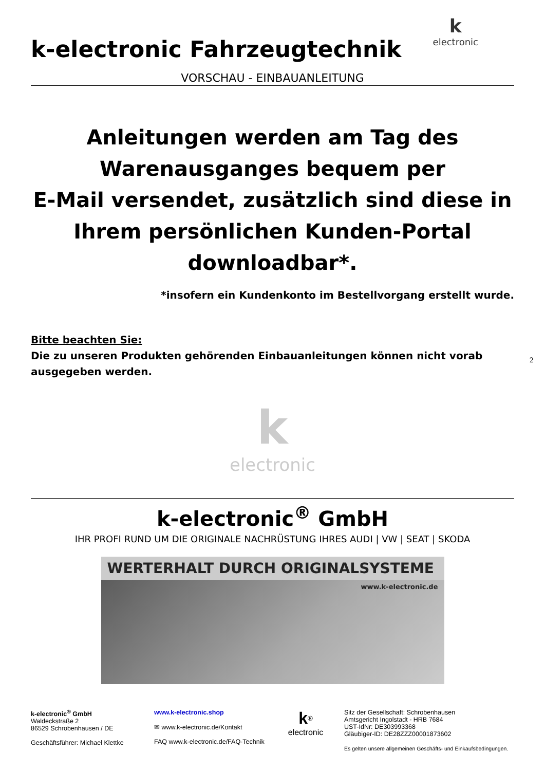k
electronic
k-electronic Fahrzeugtechnik
VORSCHAU - EINBAUANLEITUNG
Anleitungen werden am Tag des
Warenausganges bequem per
E-Mail versendet, zusätzlich sind diese in
Ihrem persönlichen Kunden-Portal
downloadbar*.
*insofern ein Kundenkonto im Bestellvorgang erstellt wurde.
Bitte beachten Sie:
Die zu unseren Produkten gehörenden Einbauanleitungen können nicht vorab ausgegeben werden.
k
electronic
k-electronic<sup>®</sup> GmbH
IHR PROFI RUND UM DIE ORIGINALE NACHRÜSTUNG IHRES AUDI | VW | SEAT | SKODA
WERTERHALT DURCH ORIGINALSYSTEME
www.k-electronic.de
k-electronic<sup>®</sup> GmbH
Waldeckstraße 2
86529 Schrobenhausen / DE
Geschäftsführer: Michael Klettke
www.k-electronic.shop
✉ www.k-electronic.de/Kontakt
FAQ www.k-electronic.de/FAQ-Technik
k<sup>®</sup>
electronic
Sitz der Gesellschaft: Schrobenhausen
Amtsgericht Ingolstadt - HRB 7684
UST-IdNr: DE303993368
Gläubiger-ID: DE28ZZZ00001873602
Es gelten unsere allgemeinen Geschäfts- und Einkaufsbedingungen.
2